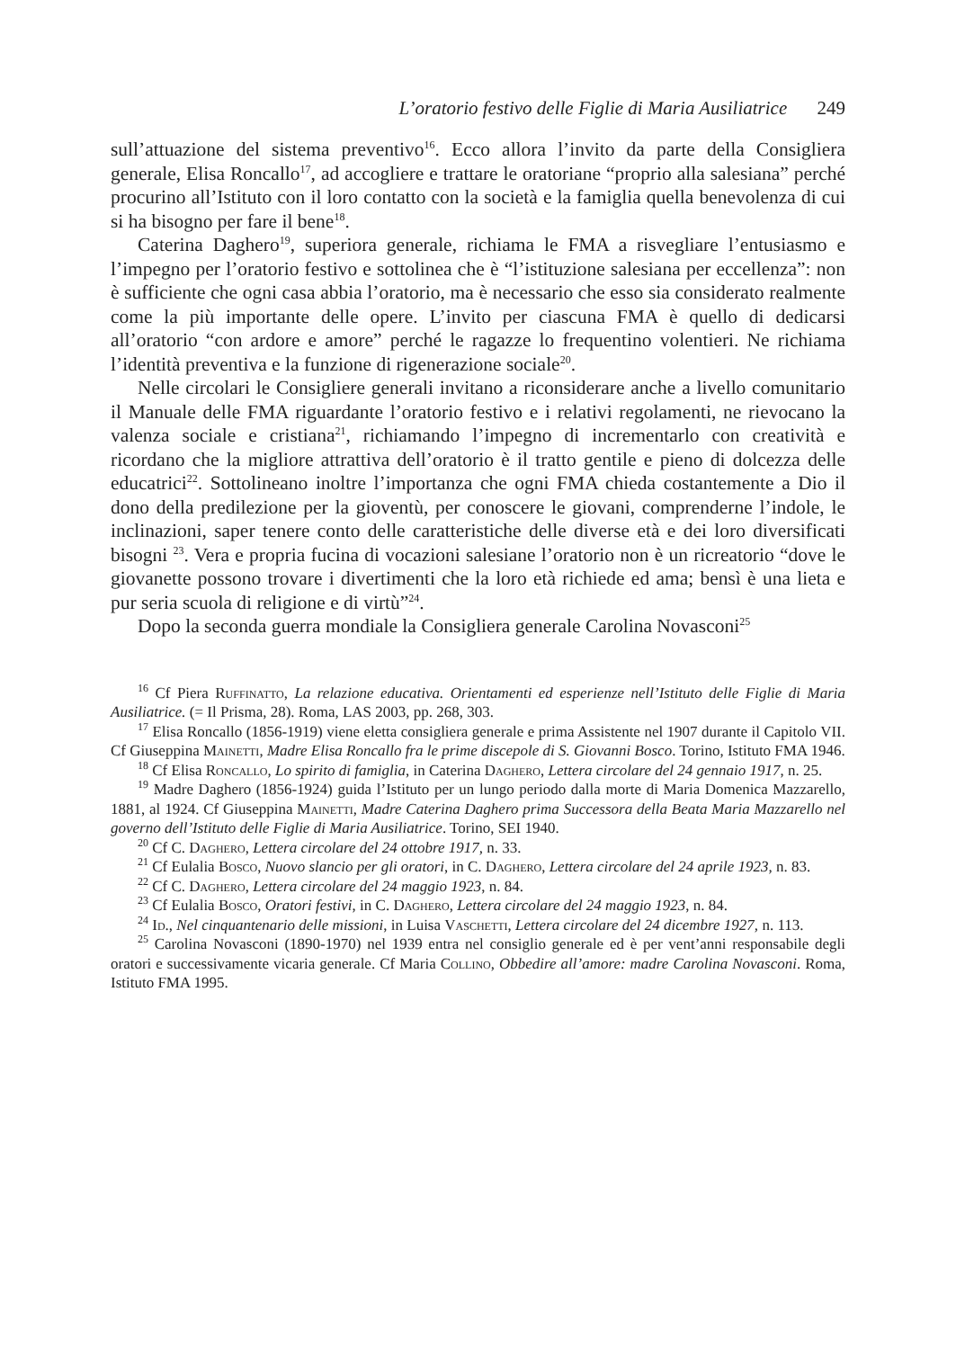L’oratorio festivo delle Figlie di Maria Ausiliatrice 249
sull’attuazione del sistema preventivo<sup>16</sup>. Ecco allora l’invito da parte della Consigliera generale, Elisa Roncallo<sup>17</sup>, ad accogliere e trattare le oratoriane “proprio alla salesiana” perché procurino all’Istituto con il loro contatto con la società e la famiglia quella benevolenza di cui si ha bisogno per fare il bene<sup>18</sup>.
Caterina Daghero<sup>19</sup>, superiora generale, richiama le FMA a risvegliare l’entusiasmo e l’impegno per l’oratorio festivo e sottolinea che è “l’istituzione salesiana per eccellenza”: non è sufficiente che ogni casa abbia l’oratorio, ma è necessario che esso sia considerato realmente come la più importante delle opere. L’invito per ciascuna FMA è quello di dedicarsi all’oratorio “con ardore e amore” perché le ragazze lo frequentino volentieri. Ne richiama l’identità preventiva e la funzione di rigenerazione sociale<sup>20</sup>.
Nelle circolari le Consigliere generali invitano a riconsiderare anche a livello comunitario il Manuale delle FMA riguardante l’oratorio festivo e i relativi regolamenti, ne rievocano la valenza sociale e cristiana<sup>21</sup>, richiamando l’impegno di incrementarlo con creatività e ricordano che la migliore attrattiva dell’oratorio è il tratto gentile e pieno di dolcezza delle educatrici<sup>22</sup>. Sottolineano inoltre l’importanza che ogni FMA chieda costantemente a Dio il dono della predilezione per la gioventù, per conoscere le giovani, comprenderne l’indole, le inclinazioni, saper tenere conto delle caratteristiche delle diverse età e dei loro diversificati bisogni <sup>23</sup>. Vera e propria fucina di vocazioni salesiane l’oratorio non è un ricreatorio “dove le giovanette possono trovare i divertimenti che la loro età richiede ed ama; bensì è una lieta e pur seria scuola di religione e di virtù”<sup>24</sup>.
Dopo la seconda guerra mondiale la Consigliera generale Carolina Novasconi<sup>25</sup>
<sup>16</sup> Cf Piera Ruffinatto, La relazione educativa. Orientamenti ed esperienze nell’Istituto delle Figlie di Maria Ausiliatrice. (= Il Prisma, 28). Roma, LAS 2003, pp. 268, 303.
<sup>17</sup> Elisa Roncallo (1856-1919) viene eletta consigliera generale e prima Assistente nel 1907 durante il Capitolo VII. Cf Giuseppina Mainetti, Madre Elisa Roncallo fra le prime discepole di S. Giovanni Bosco. Torino, Istituto FMA 1946.
<sup>18</sup> Cf Elisa Roncallo, Lo spirito di famiglia, in Caterina Daghero, Lettera circolare del 24 gennaio 1917, n. 25.
<sup>19</sup> Madre Daghero (1856-1924) guida l’Istituto per un lungo periodo dalla morte di Maria Domenica Mazzarello, 1881, al 1924. Cf Giuseppina Mainetti, Madre Caterina Daghero prima Successora della Beata Maria Mazzarello nel governo dell’Istituto delle Figlie di Maria Ausiliatrice. Torino, SEI 1940.
<sup>20</sup> Cf C. Daghero, Lettera circolare del 24 ottobre 1917, n. 33.
<sup>21</sup> Cf Eulalia Bosco, Nuovo slancio per gli oratori, in C. Daghero, Lettera circolare del 24 aprile 1923, n. 83.
<sup>22</sup> Cf C. Daghero, Lettera circolare del 24 maggio 1923, n. 84.
<sup>23</sup> Cf Eulalia Bosco, Oratori festivi, in C. Daghero, Lettera circolare del 24 maggio 1923, n. 84.
<sup>24</sup> Id., Nel cinquantenario delle missioni, in Luisa Vaschetti, Lettera circolare del 24 dicembre 1927, n. 113.
<sup>25</sup> Carolina Novasconi (1890-1970) nel 1939 entra nel consiglio generale ed è per vent’anni responsabile degli oratori e successivamente vicaria generale. Cf Maria Collino, Obbedire all’amore: madre Carolina Novasconi. Roma, Istituto FMA 1995.